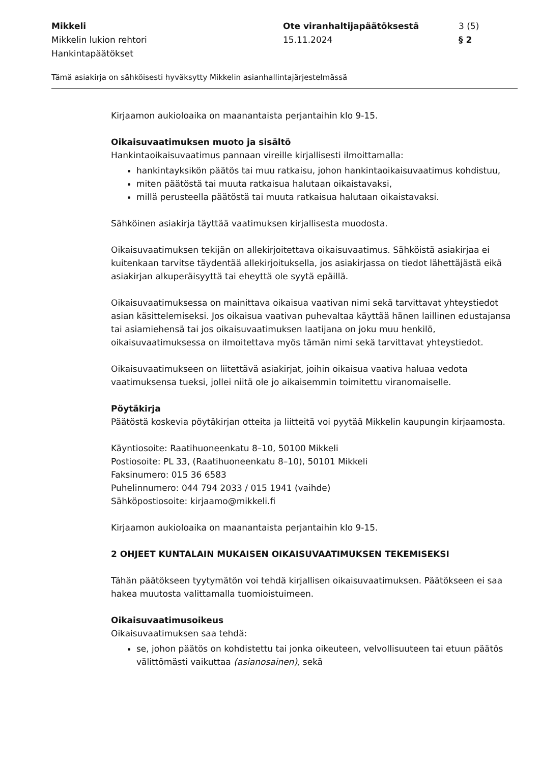Mikkeli
Mikkelin lukion rehtori
Hankintapäätökset
Ote viranhaltijapäätöksestä
15.11.2024
3 (5)
§ 2
Tämä asiakirja on sähköisesti hyväksytty Mikkelin asianhallintajärjestelmässä
Kirjaamon aukioloaika on maanantaista perjantaihin klo 9-15.
Oikaisuvaatimuksen muoto ja sisältö
Hankintaoikaisuvaatimus pannaan vireille kirjallisesti ilmoittamalla:
hankintayksikön päätös tai muu ratkaisu, johon hankintaoikaisuvaatimus kohdistuu,
miten päätöstä tai muuta ratkaisua halutaan oikaistavaksi,
millä perusteella päätöstä tai muuta ratkaisua halutaan oikaistavaksi.
Sähköinen asiakirja täyttää vaatimuksen kirjallisesta muodosta.
Oikaisuvaatimuksen tekijän on allekirjoitettava oikaisuvaatimus. Sähköistä asiakirjaa ei kuitenkaan tarvitse täydentää allekirjoituksella, jos asiakirjassa on tiedot lähettäjästä eikä asiakirjan alkuperäisyyttä tai eheyttä ole syytä epäillä.
Oikaisuvaatimuksessa on mainittava oikaisua vaativan nimi sekä tarvittavat yhteystiedot asian käsittelemiseksi. Jos oikaisua vaativan puhevaltaa käyttää hänen laillinen edustajansa tai asiamiehensä tai jos oikaisuvaatimuksen laatijana on joku muu henkilö, oikaisuvaatimuksessa on ilmoitettava myös tämän nimi sekä tarvittavat yhteystiedot.
Oikaisuvaatimukseen on liitettävä asiakirjat, joihin oikaisua vaativa haluaa vedota vaatimuksensa tueksi, jollei niitä ole jo aikaisemmin toimitettu viranomaiselle.
Pöytäkirja
Päätöstä koskevia pöytäkirjan otteita ja liitteitä voi pyytää Mikkelin kaupungin kirjaamosta.
Käyntiosoite: Raatihuoneenkatu 8–10, 50100 Mikkeli
Postiosoite: PL 33, (Raatihuoneenkatu 8–10), 50101 Mikkeli
Faksinumero: 015 36 6583
Puhelinnumero: 044 794 2033 / 015 1941 (vaihde)
Sähköpostiosoite: kirjaamo@mikkeli.fi
Kirjaamon aukioloaika on maanantaista perjantaihin klo 9-15.
2 OHJEET KUNTALAIN MUKAISEN OIKAISUVAATIMUKSEN TEKEMISEKSI
Tähän päätökseen tyytymätön voi tehdä kirjallisen oikaisuvaatimuksen. Päätökseen ei saa hakea muutosta valittamalla tuomioistuimeen.
Oikaisuvaatimusoikeus
Oikaisuvaatimuksen saa tehdä:
se, johon päätös on kohdistettu tai jonka oikeuteen, velvollisuuteen tai etuun päätös välittömästi vaikuttaa (asianosainen), sekä